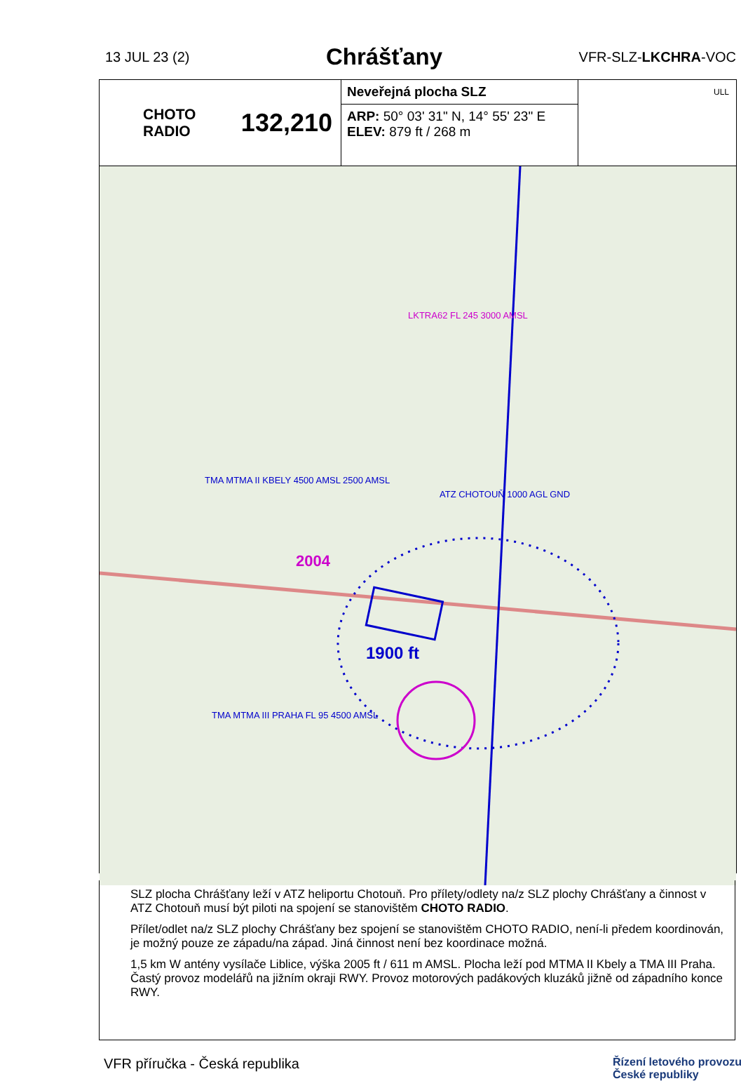13 JUL 23 (2)
Chrášťany
VFR-SLZ-LKCHRA-VOC
CHOTO
RADIO 132,210
Neveřejná plocha SLZ
ARP: 50° 03' 31" N, 14° 55' 23" E
ELEV: 879 ft / 268 m
ULL
1900 ft
ATZ CHOTOUŇ 1000 AGL GND
LKTRA62 FL 245 3000 AMSL
TMA MTMA II KBELY 4500 AMSL 2500 AMSL
TMA MTMA III PRAHA FL 95 4500 AMSL
2004
SLZ plocha Chrášťany leží v ATZ heliportu Chotouň. Pro přílety/odlety na/z SLZ plochy Chrášťany a činnost v ATZ Chotouň musí být piloti na spojení se stanovištěm CHOTO RADIO.
Přílet/odlet na/z SLZ plochy Chrášťany bez spojení se stanovištěm CHOTO RADIO, není-li předem koordinován, je možný pouze ze západu/na západ. Jiná činnost není bez koordinace možná.
1,5 km W antény vysílače Liblice, výška 2005 ft / 611 m AMSL. Plocha leží pod MTMA II Kbely a TMA III Praha. Častý provoz modelářů na jižním okraji RWY. Provoz motorových padákových kluzáků jižně od západního konce RWY.
VFR příručka - Česká republika Řízení letového provozu
České republiky